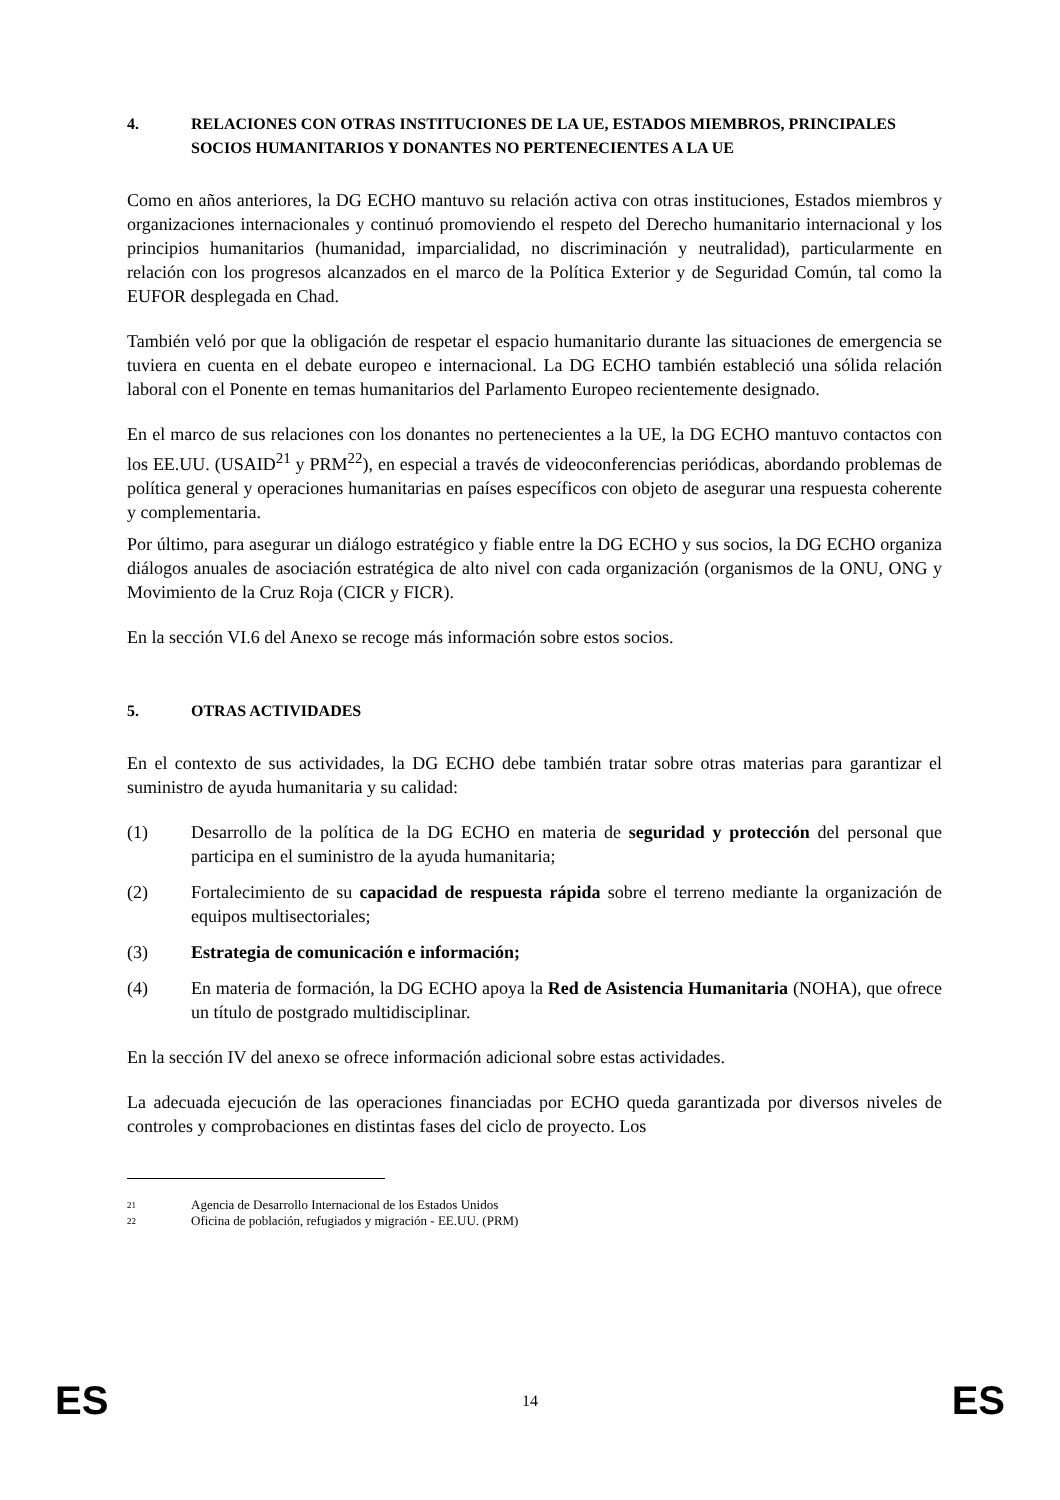4. RELACIONES CON OTRAS INSTITUCIONES DE LA UE, ESTADOS MIEMBROS, PRINCIPALES SOCIOS HUMANITARIOS Y DONANTES NO PERTENECIENTES A LA UE
Como en años anteriores, la DG ECHO mantuvo su relación activa con otras instituciones, Estados miembros y organizaciones internacionales y continuó promoviendo el respeto del Derecho humanitario internacional y los principios humanitarios (humanidad, imparcialidad, no discriminación y neutralidad), particularmente en relación con los progresos alcanzados en el marco de la Política Exterior y de Seguridad Común, tal como la EUFOR desplegada en Chad.
También veló por que la obligación de respetar el espacio humanitario durante las situaciones de emergencia se tuviera en cuenta en el debate europeo e internacional. La DG ECHO también estableció una sólida relación laboral con el Ponente en temas humanitarios del Parlamento Europeo recientemente designado.
En el marco de sus relaciones con los donantes no pertenecientes a la UE, la DG ECHO mantuvo contactos con los EE.UU. (USAID<sup>21</sup> y PRM<sup>22</sup>), en especial a través de videoconferencias periódicas, abordando problemas de política general y operaciones humanitarias en países específicos con objeto de asegurar una respuesta coherente y complementaria.
Por último, para asegurar un diálogo estratégico y fiable entre la DG ECHO y sus socios, la DG ECHO organiza diálogos anuales de asociación estratégica de alto nivel con cada organización (organismos de la ONU, ONG y Movimiento de la Cruz Roja (CICR y FICR).
En la sección VI.6 del Anexo se recoge más información sobre estos socios.
5. OTRAS ACTIVIDADES
En el contexto de sus actividades, la DG ECHO debe también tratar sobre otras materias para garantizar el suministro de ayuda humanitaria y su calidad:
(1) Desarrollo de la política de la DG ECHO en materia de seguridad y protección del personal que participa en el suministro de la ayuda humanitaria;
(2) Fortalecimiento de su capacidad de respuesta rápida sobre el terreno mediante la organización de equipos multisectoriales;
(3) Estrategia de comunicación e información;
(4) En materia de formación, la DG ECHO apoya la Red de Asistencia Humanitaria (NOHA), que ofrece un título de postgrado multidisciplinar.
En la sección IV del anexo se ofrece información adicional sobre estas actividades.
La adecuada ejecución de las operaciones financiadas por ECHO queda garantizada por diversos niveles de controles y comprobaciones en distintas fases del ciclo de proyecto. Los
21 Agencia de Desarrollo Internacional de los Estados Unidos
22 Oficina de población, refugiados y migración - EE.UU. (PRM)
ES 14 ES